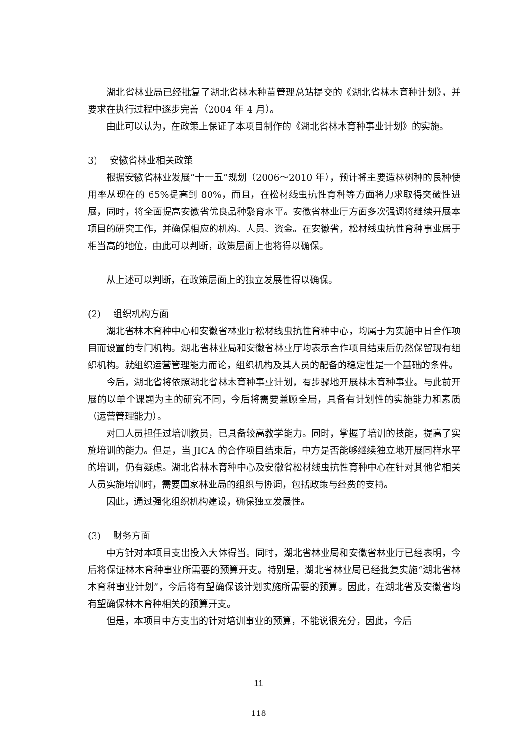湖北省林业局已经批复了湖北省林木种苗管理总站提交的《湖北省林木育种计划》，并要求在执行过程中逐步完善（2004 年 4 月）。
由此可以认为，在政策上保证了本项目制作的《湖北省林木育种事业计划》的实施。
3)　 安徽省林业相关政策
根据安徽省林业发展“十一五”规划（2006～2010 年），预计将主要造林树种的良种使用率从现在的 65%提高到 80%，而且，在松材线虫抗性育种等方面将力求取得突破性进展，同时，将全面提高安徽省优良品种繁育水平。安徽省林业厅方面多次强调将继续开展本项目的研究工作，并确保相应的机构、人员、资金。在安徽省，松材线虫抗性育种事业居于相当高的地位，由此可以判断，政策层面上也将得以确保。
从上述可以判断，在政策层面上的独立发展性得以确保。
(2)　 组织机构方面
湖北省林木育种中心和安徽省林业厅松材线虫抗性育种中心，均属于为实施中日合作项目而设置的专门机构。湖北省林业局和安徽省林业厅均表示合作项目结束后仍然保留现有组织机构。就组织运营管理能力而论，组织机构及其人员的配备的稳定性是一个基础的条件。
今后，湖北省将依照湖北省林木育种事业计划，有步骤地开展林木育种事业。与此前开展的以单个课题为主的研究不同，今后将需要兼顾全局，具备有计划性的实施能力和素质（运营管理能力）。
对口人员担任过培训教员，已具备较高教学能力。同时，掌握了培训的技能，提高了实施培训的能力。但是，当 JICA 的合作项目结束后，中方是否能够继续独立地开展同样水平的培训，仍有疑虑。湖北省林木育种中心及安徽省松材线虫抗性育种中心在针对其他省相关人员实施培训时，需要国家林业局的组织与协调，包括政策与经费的支持。
因此，通过强化组织机构建设，确保独立发展性。
(3)　 财务方面
中方针对本项目支出投入大体得当。同时，湖北省林业局和安徽省林业厅已经表明，今后将保证林木育种事业所需要的预算开支。特别是，湖北省林业局已经批复实施“湖北省林木育种事业计划”，今后将有望确保该计划实施所需要的预算。因此，在湖北省及安徽省均有望确保林木育种相关的预算开支。
但是，本项目中方支出的针对培训事业的预算，不能说很充分，因此，今后
11
118